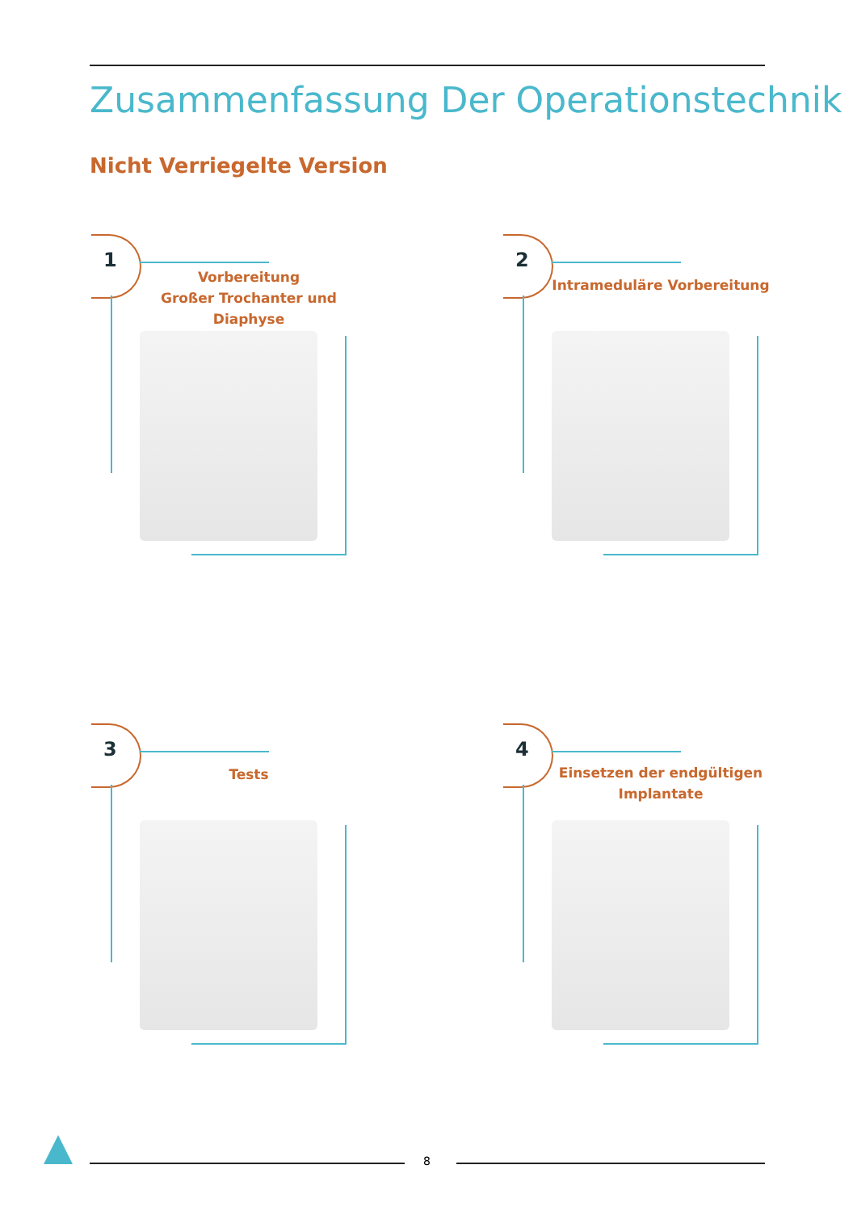Zusammenfassung Der Operationstechnik
Nicht Verriegelte Version
1
Vorbereitung
Großer Trochanter und
Diaphyse
2
Intrameduläre Vorbereitung
3
Tests
4
Einsetzen der endgültigen
Implantate
8